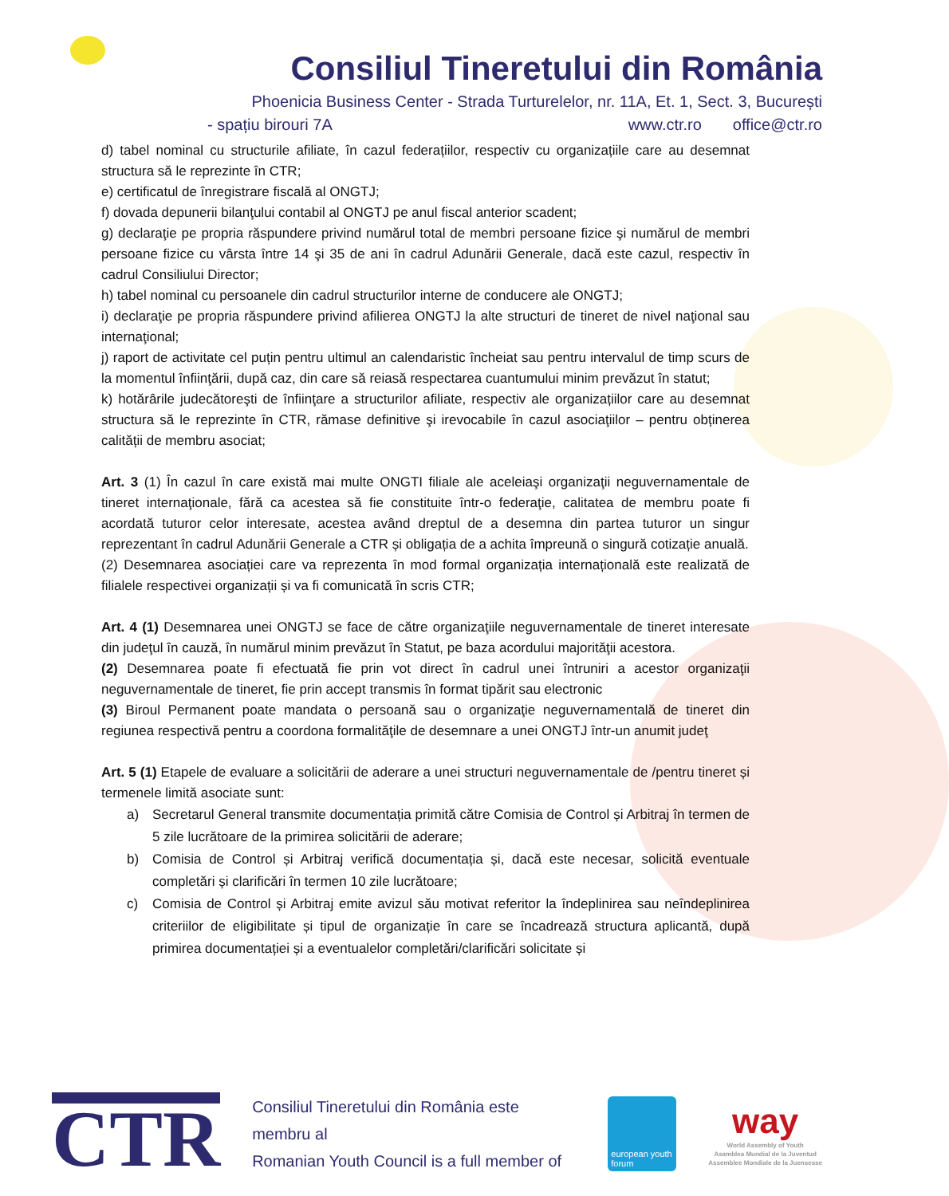Consiliul Tineretului din România
Phoenicia Business Center - Strada Turturelelor, nr. 11A, Et. 1, Sect. 3, București
- spațiu birouri 7A www.ctr.ro office@ctr.ro
d) tabel nominal cu structurile afiliate, în cazul federațiilor, respectiv cu organizațiile care au desemnat structura să le reprezinte în CTR;
e) certificatul de înregistrare fiscală al ONGTJ;
f) dovada depunerii bilanţului contabil al ONGTJ pe anul fiscal anterior scadent;
g) declaraţie pe propria răspundere privind numărul total de membri persoane fizice şi numărul de membri persoane fizice cu vârsta între 14 şi 35 de ani în cadrul Adunării Generale, dacă este cazul, respectiv în cadrul Consiliului Director;
h) tabel nominal cu persoanele din cadrul structurilor interne de conducere ale ONGTJ;
i) declaraţie pe propria răspundere privind afilierea ONGTJ la alte structuri de tineret de nivel naţional sau internaţional;
j) raport de activitate cel puțin pentru ultimul an calendaristic încheiat sau pentru intervalul de timp scurs de la momentul înfiinţării, după caz, din care să reiasă respectarea cuantumului minim prevăzut în statut;
k) hotărârile judecătoreşti de înfiinţare a structurilor afiliate, respectiv ale organizațiilor care au desemnat structura să le reprezinte în CTR, rămase definitive şi irevocabile în cazul asociaţiilor – pentru obținerea calității de membru asociat;
Art. 3 (1) În cazul în care există mai multe ONGTI filiale ale aceleiaşi organizaţii neguvernamentale de tineret internaţionale, fără ca acestea să fie constituite într-o federaţie, calitatea de membru poate fi acordată tuturor celor interesate, acestea având dreptul de a desemna din partea tuturor un singur reprezentant în cadrul Adunării Generale a CTR și obligația de a achita împreună o singură cotizație anuală.
(2) Desemnarea asociației care va reprezenta în mod formal organizația internațională este realizată de filialele respectivei organizații și va fi comunicată în scris CTR;
Art. 4 (1) Desemnarea unei ONGTJ se face de către organizaţiile neguvernamentale de tineret interesate din judeţul în cauză, în numărul minim prevăzut în Statut, pe baza acordului majorităţii acestora.
(2) Desemnarea poate fi efectuată fie prin vot direct în cadrul unei întruniri a acestor organizaţii neguvernamentale de tineret, fie prin accept transmis în format tipărit sau electronic
(3) Biroul Permanent poate mandata o persoană sau o organizaţie neguvernamentală de tineret din regiunea respectivă pentru a coordona formalităţile de desemnare a unei ONGTJ într-un anumit judeţ
Art. 5 (1) Etapele de evaluare a solicitării de aderare a unei structuri neguvernamentale de /pentru tineret și termenele limită asociate sunt:
a) Secretarul General transmite documentația primită către Comisia de Control și Arbitraj în termen de 5 zile lucrătoare de la primirea solicitării de aderare;
b) Comisia de Control și Arbitraj verifică documentația și, dacă este necesar, solicită eventuale completări și clarificări în termen 10 zile lucrătoare;
c) Comisia de Control și Arbitraj emite avizul său motivat referitor la îndeplinirea sau neîndeplinirea criteriilor de eligibilitate și tipul de organizație în care se încadrează structura aplicantă, după primirea documentației și a eventualelor completări/clarificări solicitate și
CTR
Consiliul Tineretului din România este membru al
Romanian Youth Council is a full member of
european youth forum
way
World Assembly of Youth
Asamblea Mundial de la Juventud
Assemblee Mondiale de la Juensesse